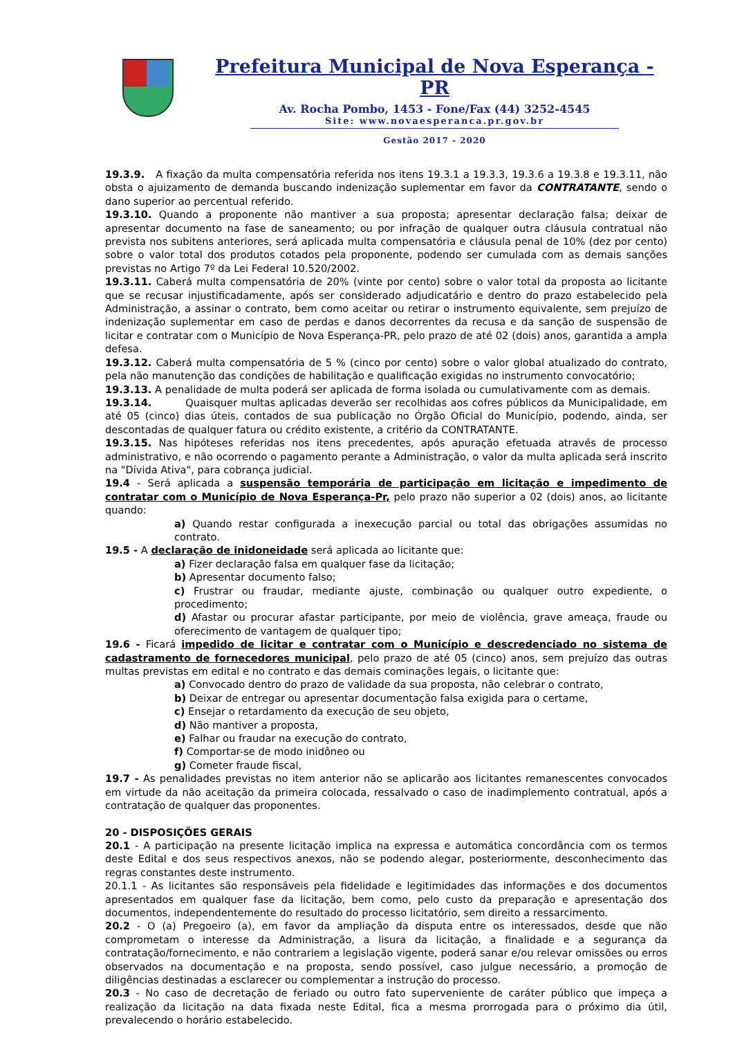Prefeitura Municipal de Nova Esperança - PR
Av. Rocha Pombo, 1453 - Fone/Fax (44) 3252-4545
Site: www.novaesperanca.pr.gov.br
Gestão 2017 - 2020
19.3.9. A fixação da multa compensatória referida nos itens 19.3.1 a 19.3.3, 19.3.6 a 19.3.8 e 19.3.11, não obsta o ajuizamento de demanda buscando indenização suplementar em favor da CONTRATANTE, sendo o dano superior ao percentual referido.
19.3.10. Quando a proponente não mantiver a sua proposta; apresentar declaração falsa; deixar de apresentar documento na fase de saneamento; ou por infração de qualquer outra cláusula contratual não prevista nos subitens anteriores, será aplicada multa compensatória e cláusula penal de 10% (dez por cento) sobre o valor total dos produtos cotados pela proponente, podendo ser cumulada com as demais sanções previstas no Artigo 7º da Lei Federal 10.520/2002.
19.3.11. Caberá multa compensatória de 20% (vinte por cento) sobre o valor total da proposta ao licitante que se recusar injustificadamente, após ser considerado adjudicatário e dentro do prazo estabelecido pela Administração, a assinar o contrato, bem como aceitar ou retirar o instrumento equivalente, sem prejuízo de indenização suplementar em caso de perdas e danos decorrentes da recusa e da sanção de suspensão de licitar e contratar com o Município de Nova Esperança-PR, pelo prazo de até 02 (dois) anos, garantida a ampla defesa.
19.3.12. Caberá multa compensatória de 5 % (cinco por cento) sobre o valor global atualizado do contrato, pela não manutenção das condições de habilitação e qualificação exigidas no instrumento convocatório;
19.3.13. A penalidade de multa poderá ser aplicada de forma isolada ou cumulativamente com as demais.
19.3.14. Quaisquer multas aplicadas deverão ser recolhidas aos cofres públicos da Municipalidade, em até 05 (cinco) dias úteis, contados de sua publicação no Órgão Oficial do Município, podendo, ainda, ser descontadas de qualquer fatura ou crédito existente, a critério da CONTRATANTE.
19.3.15. Nas hipóteses referidas nos itens precedentes, após apuração efetuada através de processo administrativo, e não ocorrendo o pagamento perante a Administração, o valor da multa aplicada será inscrito na "Dívida Ativa", para cobrança judicial.
19.4 - Será aplicada a suspensão temporária de participação em licitação e impedimento de contratar com o Município de Nova Esperança-Pr, pelo prazo não superior a 02 (dois) anos, ao licitante quando:
a) Quando restar configurada a inexecução parcial ou total das obrigações assumidas no contrato.
19.5 - A declaração de inidoneidade será aplicada ao licitante que:
a) Fizer declaração falsa em qualquer fase da licitação;
b) Apresentar documento falso;
c) Frustrar ou fraudar, mediante ajuste, combinação ou qualquer outro expediente, o procedimento;
d) Afastar ou procurar afastar participante, por meio de violência, grave ameaça, fraude ou oferecimento de vantagem de qualquer tipo;
19.6 - Ficará impedido de licitar e contratar com o Município e descredenciado no sistema de cadastramento de fornecedores municipal, pelo prazo de até 05 (cinco) anos, sem prejuízo das outras multas previstas em edital e no contrato e das demais cominações legais, o licitante que:
a) Convocado dentro do prazo de validade da sua proposta, não celebrar o contrato,
b) Deixar de entregar ou apresentar documentação falsa exigida para o certame,
c) Ensejar o retardamento da execução de seu objeto,
d) Não mantiver a proposta,
e) Falhar ou fraudar na execução do contrato,
f) Comportar-se de modo inidôneo ou
g) Cometer fraude fiscal,
19.7 - As penalidades previstas no item anterior não se aplicarão aos licitantes remanescentes convocados em virtude da não aceitação da primeira colocada, ressalvado o caso de inadimplemento contratual, após a contratação de qualquer das proponentes.
20 - DISPOSIÇÕES GERAIS
20.1 - A participação na presente licitação implica na expressa e automática concordância com os termos deste Edital e dos seus respectivos anexos, não se podendo alegar, posteriormente, desconhecimento das regras constantes deste instrumento.
20.1.1 - As licitantes são responsáveis pela fidelidade e legitimidades das informações e dos documentos apresentados em qualquer fase da licitação, bem como, pelo custo da preparação e apresentação dos documentos, independentemente do resultado do processo licitatório, sem direito a ressarcimento.
20.2 - O (a) Pregoeiro (a), em favor da ampliação da disputa entre os interessados, desde que não comprometam o interesse da Administração, a lisura da licitação, a finalidade e a segurança da contratação/fornecimento, e não contrariem a legislação vigente, poderá sanar e/ou relevar omissões ou erros observados na documentação e na proposta, sendo possível, caso julgue necessário, a promoção de diligências destinadas a esclarecer ou complementar a instrução do processo.
20.3 - No caso de decretação de feriado ou outro fato superveniente de caráter público que impeça a realização da licitação na data fixada neste Edital, fica a mesma prorrogada para o próximo dia útil, prevalecendo o horário estabelecido.